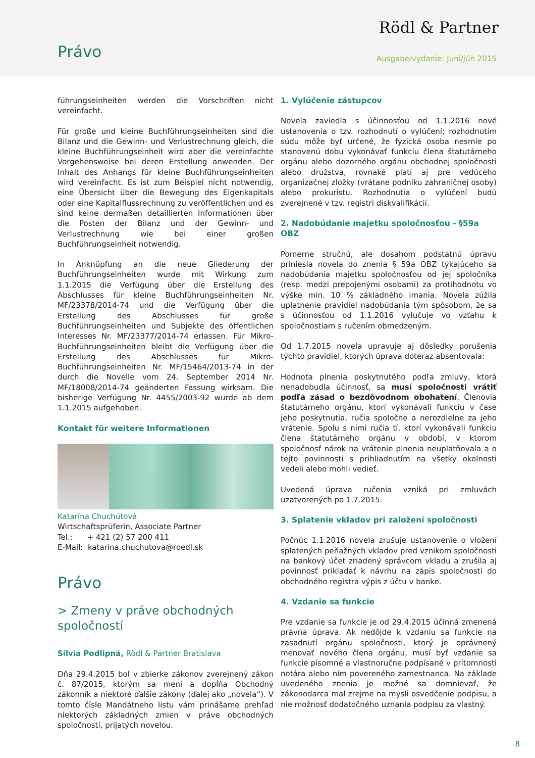Rödl & Partner
Právo Ausgabe/vydanie: Juni/jún 2015
führungseinheiten werden die Vorschriften nicht vereinfacht.
Für große und kleine Buchführungseinheiten sind die Bilanz und die Gewinn- und Verlustrechnung gleich, die kleine Buchführungseinheit wird aber die vereinfachte Vorgehensweise bei deren Erstellung anwenden. Der Inhalt des Anhangs für kleine Buchführungseinheiten wird vereinfacht. Es ist zum Beispiel nicht notwendig, eine Übersicht über die Bewegung des Eigenkapitals oder eine Kapitalflussrechnung zu veröffentlichen und es sind keine dermaßen detaillierten Informationen über die Posten der Bilanz und der Gewinn- und Verlustrechnung wie bei einer großen Buchführungseinheit notwendig.
In Anknüpfung an die neue Gliederung der Buchführungseinheiten wurde mit Wirkung zum 1.1.2015 die Verfügung über die Erstellung des Abschlusses für kleine Buchführungseinheiten Nr. MF/23378/2014-74 und die Verfügung über die Erstellung des Abschlusses für große Buchführungseinheiten und Subjekte des öffentlichen Interesses Nr. MF/23377/2014-74 erlassen. Für Mikro-Buchführungseinheiten bleibt die Verfügung über die Erstellung des Abschlusses für Mikro-Buchführungseinheiten Nr. MF/15464/2013-74 in der durch die Novelle vom 24. September 2014 Nr. MF/18008/2014-74 geänderten Fassung wirksam. Die bisherige Verfügung Nr. 4455/2003-92 wurde ab dem 1.1.2015 aufgehoben.
Kontakt für weitere Informationen
Katarína Chuchútová
Wirtschaftsprüferin, Associate Partner
Tel.: + 421 (2) 57 200 411
E-Mail: katarina.chuchutova@roedl.sk
Právo
> Zmeny v práve obchodných spoločností
Silvia Podlipná, Rödl & Partner Bratislava
Dňa 29.4.2015 bol v zbierke zákonov zverejnený zákon č. 87/2015, ktorým sa mení a dopĺňa Obchodný zákonník a niektoré ďalšie zákony (ďalej ako „novela“). V tomto čísle Mandátneho listu vám prinášame prehľad niektorých základných zmien v práve obchodných spoločností, prijatých novelou.
1. Vylúčenie zástupcov
Novela zaviedla s účinnosťou od 1.1.2016 nové ustanovenia o tzv. rozhodnutí o vylúčení; rozhodnutím súdu môže byť určené, že fyzická osoba nesmie po stanovenú dobu vykonávať funkciu člena štatutárneho orgánu alebo dozorného orgánu obchodnej spoločnosti alebo družstva, rovnaké platí aj pre vedúceho organizačnej zložky (vrátane podniku zahraničnej osoby) alebo prokuristu. Rozhodnutia o vylúčení budú zverejnené v tzv. registri diskvalifikácií.
2. Nadobúdanie majetku spoločnosťou - §59a OBZ
Pomerne stručnú, ale dosahom podstatnú úpravu priniesla novela do znenia § 59a OBZ týkajúceho sa nadobúdania majetku spoločnosťou od jej spoločníka (resp. medzi prepojenými osobami) za protihodnotu vo výške min. 10 % základného imania. Novela zúžila uplatnenie pravidiel nadobúdania tým spôsobom, že sa s účinnosťou od 1.1.2016 vylučuje vo vzťahu k spoločnostiam s ručením obmedzeným.
Od 1.7.2015 novela upravuje aj dôsledky porušenia týchto pravidiel, ktorých úprava doteraz absentovala:
Hodnota plnenia poskytnutého podľa zmluvy, ktorá nenadobudla účinnosť, sa musí spoločnosti vrátiť podľa zásad o bezdôvodnom obohatení. Členovia štatutárneho orgánu, ktorí vykonávali funkciu v čase jeho poskytnutia, ručia spoločne a nerozdielne za jeho vrátenie. Spolu s nimi ručia tí, ktorí vykonávali funkciu člena štatutárneho orgánu v období, v ktorom spoločnosť nárok na vrátenie plnenia neuplatňovala a o tejto povinnosti s prihliadnutím na všetky okolnosti vedeli alebo mohli vedieť.
Uvedená úprava ručenia vzniká pri zmluvách uzatvorených po 1.7.2015.
3. Splatenie vkladov pri založení spoločnosti
Počnúc 1.1.2016 novela zrušuje ustanovenie o vložení splatených peňažných vkladov pred vznikom spoločnosti na bankový účet zriadený správcom vkladu a zrušila aj povinnosť prikladať k návrhu na zápis spoločnosti do obchodného registra výpis z účtu v banke.
4. Vzdanie sa funkcie
Pre vzdanie sa funkcie je od 29.4.2015 účinná zmenená právna úprava. Ak nedôjde k vzdaniu sa funkcie na zasadnutí orgánu spoločnosti, ktorý je oprávnený menovať nového člena orgánu, musí byť vzdanie sa funkcie písomné a vlastnoručne podpísané v prítomnosti notára alebo ním povereného zamestnanca. Na základe uvedeného znenia je možné sa domnievať, že zákonodarca mal zrejme na mysli osvedčenie podpisu, a nie možnosť dodatočného uznania podpisu za vlastný.
8